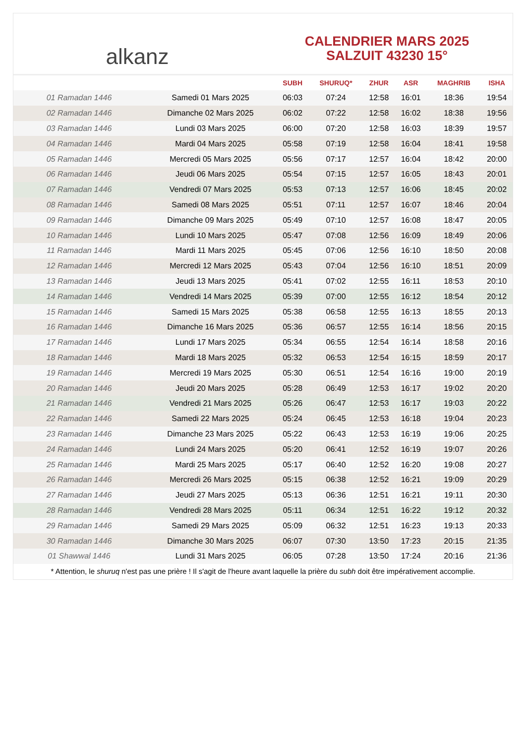alkanz
CALENDRIER MARS 2025
SALZUIT 43230 15°
| | | SUBH | SHURUQ* | ZHUR | ASR | MAGHRIB | ISHA |
| --- | --- | --- | --- | --- | --- | --- | --- |
| 01 Ramadan 1446 | Samedi 01 Mars 2025 | 06:03 | 07:24 | 12:58 | 16:01 | 18:36 | 19:54 |
| 02 Ramadan 1446 | Dimanche 02 Mars 2025 | 06:02 | 07:22 | 12:58 | 16:02 | 18:38 | 19:56 |
| 03 Ramadan 1446 | Lundi 03 Mars 2025 | 06:00 | 07:20 | 12:58 | 16:03 | 18:39 | 19:57 |
| 04 Ramadan 1446 | Mardi 04 Mars 2025 | 05:58 | 07:19 | 12:58 | 16:04 | 18:41 | 19:58 |
| 05 Ramadan 1446 | Mercredi 05 Mars 2025 | 05:56 | 07:17 | 12:57 | 16:04 | 18:42 | 20:00 |
| 06 Ramadan 1446 | Jeudi 06 Mars 2025 | 05:54 | 07:15 | 12:57 | 16:05 | 18:43 | 20:01 |
| 07 Ramadan 1446 | Vendredi 07 Mars 2025 | 05:53 | 07:13 | 12:57 | 16:06 | 18:45 | 20:02 |
| 08 Ramadan 1446 | Samedi 08 Mars 2025 | 05:51 | 07:11 | 12:57 | 16:07 | 18:46 | 20:04 |
| 09 Ramadan 1446 | Dimanche 09 Mars 2025 | 05:49 | 07:10 | 12:57 | 16:08 | 18:47 | 20:05 |
| 10 Ramadan 1446 | Lundi 10 Mars 2025 | 05:47 | 07:08 | 12:56 | 16:09 | 18:49 | 20:06 |
| 11 Ramadan 1446 | Mardi 11 Mars 2025 | 05:45 | 07:06 | 12:56 | 16:10 | 18:50 | 20:08 |
| 12 Ramadan 1446 | Mercredi 12 Mars 2025 | 05:43 | 07:04 | 12:56 | 16:10 | 18:51 | 20:09 |
| 13 Ramadan 1446 | Jeudi 13 Mars 2025 | 05:41 | 07:02 | 12:55 | 16:11 | 18:53 | 20:10 |
| 14 Ramadan 1446 | Vendredi 14 Mars 2025 | 05:39 | 07:00 | 12:55 | 16:12 | 18:54 | 20:12 |
| 15 Ramadan 1446 | Samedi 15 Mars 2025 | 05:38 | 06:58 | 12:55 | 16:13 | 18:55 | 20:13 |
| 16 Ramadan 1446 | Dimanche 16 Mars 2025 | 05:36 | 06:57 | 12:55 | 16:14 | 18:56 | 20:15 |
| 17 Ramadan 1446 | Lundi 17 Mars 2025 | 05:34 | 06:55 | 12:54 | 16:14 | 18:58 | 20:16 |
| 18 Ramadan 1446 | Mardi 18 Mars 2025 | 05:32 | 06:53 | 12:54 | 16:15 | 18:59 | 20:17 |
| 19 Ramadan 1446 | Mercredi 19 Mars 2025 | 05:30 | 06:51 | 12:54 | 16:16 | 19:00 | 20:19 |
| 20 Ramadan 1446 | Jeudi 20 Mars 2025 | 05:28 | 06:49 | 12:53 | 16:17 | 19:02 | 20:20 |
| 21 Ramadan 1446 | Vendredi 21 Mars 2025 | 05:26 | 06:47 | 12:53 | 16:17 | 19:03 | 20:22 |
| 22 Ramadan 1446 | Samedi 22 Mars 2025 | 05:24 | 06:45 | 12:53 | 16:18 | 19:04 | 20:23 |
| 23 Ramadan 1446 | Dimanche 23 Mars 2025 | 05:22 | 06:43 | 12:53 | 16:19 | 19:06 | 20:25 |
| 24 Ramadan 1446 | Lundi 24 Mars 2025 | 05:20 | 06:41 | 12:52 | 16:19 | 19:07 | 20:26 |
| 25 Ramadan 1446 | Mardi 25 Mars 2025 | 05:17 | 06:40 | 12:52 | 16:20 | 19:08 | 20:27 |
| 26 Ramadan 1446 | Mercredi 26 Mars 2025 | 05:15 | 06:38 | 12:52 | 16:21 | 19:09 | 20:29 |
| 27 Ramadan 1446 | Jeudi 27 Mars 2025 | 05:13 | 06:36 | 12:51 | 16:21 | 19:11 | 20:30 |
| 28 Ramadan 1446 | Vendredi 28 Mars 2025 | 05:11 | 06:34 | 12:51 | 16:22 | 19:12 | 20:32 |
| 29 Ramadan 1446 | Samedi 29 Mars 2025 | 05:09 | 06:32 | 12:51 | 16:23 | 19:13 | 20:33 |
| 30 Ramadan 1446 | Dimanche 30 Mars 2025 | 06:07 | 07:30 | 13:50 | 17:23 | 20:15 | 21:35 |
| 01 Shawwal 1446 | Lundi 31 Mars 2025 | 06:05 | 07:28 | 13:50 | 17:24 | 20:16 | 21:36 |
* Attention, le shuruq n'est pas une prière ! Il s'agit de l'heure avant laquelle la prière du subh doit être impérativement accomplie.